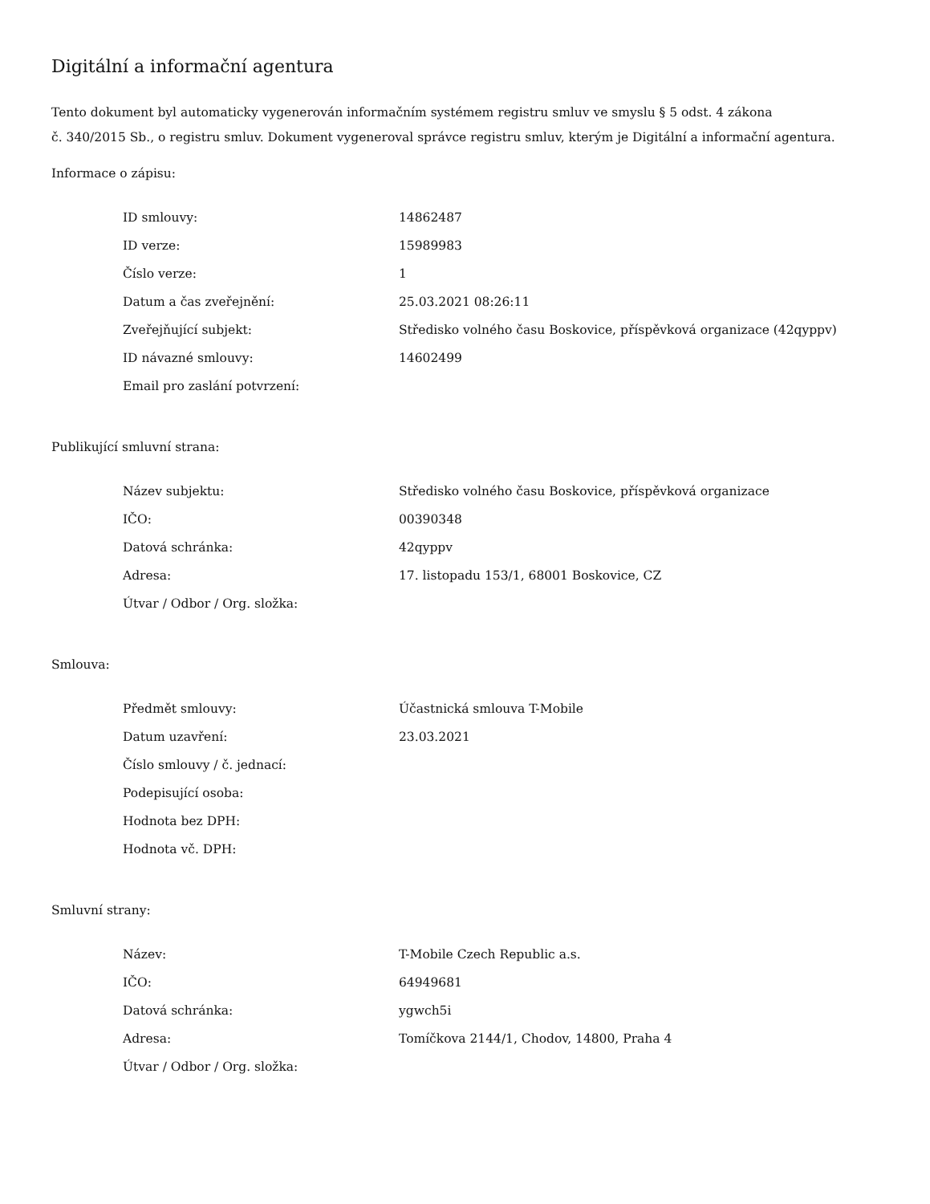Digitální a informační agentura
Tento dokument byl automaticky vygenerován informačním systémem registru smluv ve smyslu § 5 odst. 4 zákona
č. 340/2015 Sb., o registru smluv. Dokument vygeneroval správce registru smluv, kterým je Digitální a informační agentura.
Informace o zápisu:
| ID smlouvy: | 14862487 |
| ID verze: | 15989983 |
| Číslo verze: | 1 |
| Datum a čas zveřejnění: | 25.03.2021 08:26:11 |
| Zveřejňující subjekt: | Středisko volného času Boskovice, příspěvková organizace (42qyppv) |
| ID návazné smlouvy: | 14602499 |
| Email pro zaslání potvrzení: | |
Publikující smluvní strana:
| Název subjektu: | Středisko volného času Boskovice, příspěvková organizace |
| IČO: | 00390348 |
| Datová schránka: | 42qyppv |
| Adresa: | 17. listopadu 153/1, 68001 Boskovice, CZ |
| Útvar / Odbor / Org. složka: | |
Smlouva:
| Předmět smlouvy: | Účastnická smlouva T-Mobile |
| Datum uzavření: | 23.03.2021 |
| Číslo smlouvy / č. jednací: | |
| Podepisující osoba: | |
| Hodnota bez DPH: | |
| Hodnota vč. DPH: | |
Smluvní strany:
| Název: | T-Mobile Czech Republic a.s. |
| IČO: | 64949681 |
| Datová schránka: | ygwch5i |
| Adresa: | Tomíčkova 2144/1, Chodov, 14800, Praha 4 |
| Útvar / Odbor / Org. složka: | |